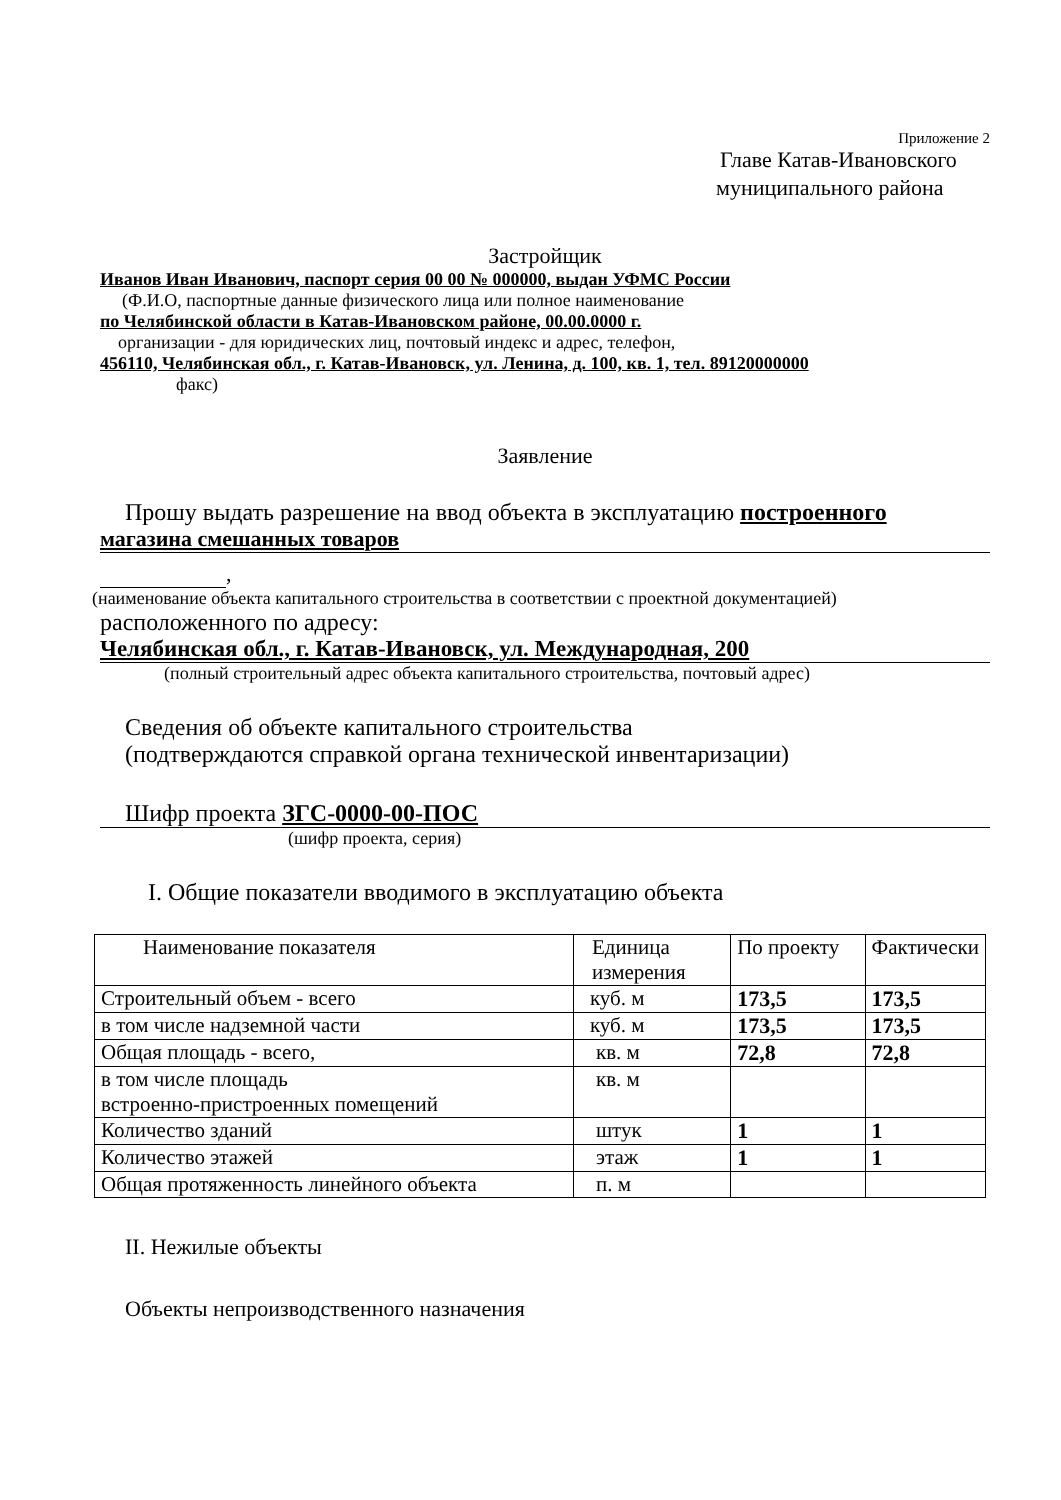Приложение 2
Главе Катав-Ивановского
муниципального района
Застройщик
Иванов Иван Иванович, паспорт серия 00 00 № 000000, выдан УФМС России
(Ф.И.О, паспортные данные физического лица или полное наименование
по Челябинской области в Катав-Ивановском районе, 00.00.0000 г.
организации - для юридических лиц, почтовый индекс и адрес, телефон,
456110, Челябинская обл., г. Катав-Ивановск, ул. Ленина, д. 100, кв. 1, тел. 89120000000
факс)
Заявление
Прошу выдать разрешение на ввод объекта в эксплуатацию построенного
магазина смешанных товаров
,
(наименование объекта капитального строительства в соответствии с проектной документацией)
расположенного по адресу:
Челябинская обл., г. Катав-Ивановск, ул. Международная, 200
(полный строительный адрес объекта капитального строительства, почтовый адрес)
Сведения об объекте капитального строительства
(подтверждаются справкой органа технической инвентаризации)
Шифр проекта ЗГС-0000-00-ПОС
(шифр проекта, серия)
I. Общие показатели вводимого в эксплуатацию объекта
| Наименование показателя | Единица измерения | По проекту | Фактически |
| Строительный объем - всего | куб. м | 173,5 | 173,5 |
| в том числе надземной части | куб. м | 173,5 | 173,5 |
| Общая площадь - всего, | кв. м | 72,8 | 72,8 |
| в том числе площадь встроенно-пристроенных помещений | кв. м | | |
| Количество зданий | штук | 1 | 1 |
| Количество этажей | этаж | 1 | 1 |
| Общая протяженность линейного объекта | п. м | | |
II. Нежилые объекты
Объекты непроизводственного назначения